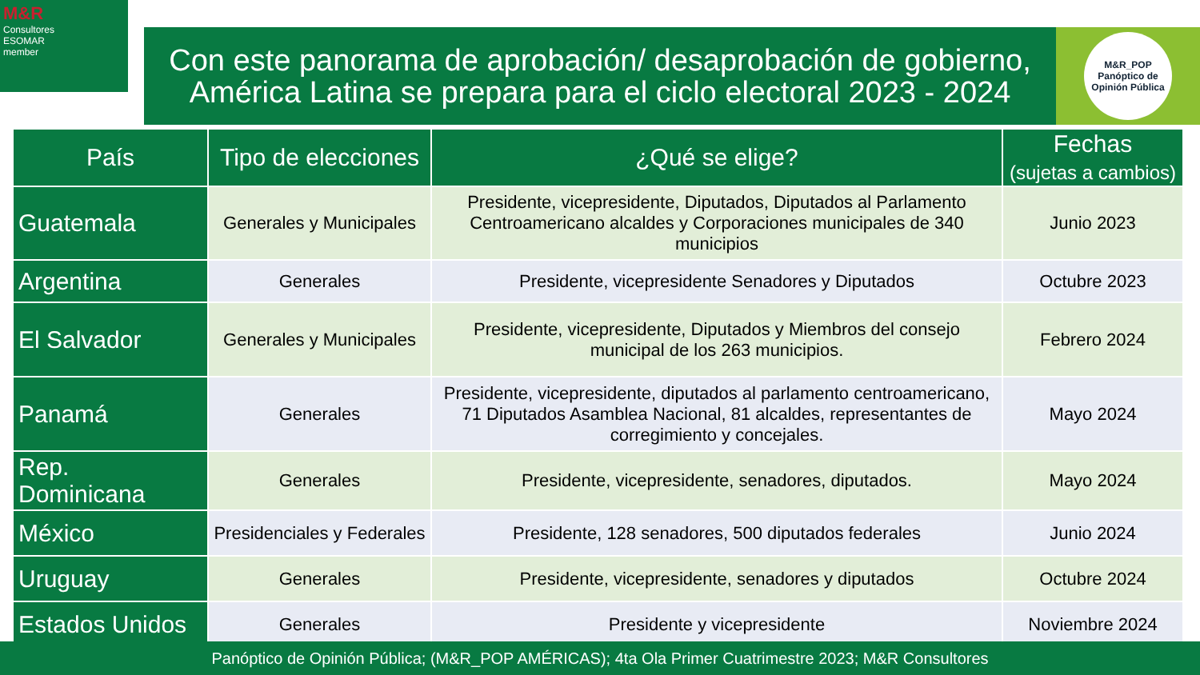M&R
Consultores
ESOMAR
member
Con este panorama de aprobación/ desaprobación de gobierno,
América Latina se prepara para el ciclo electoral 2023 - 2024
M&R_POP
Panóptico de Opinión Pública
| País | Tipo de elecciones | ¿Qué se elige? | Fechas (sujetas a cambios) |
| --- | --- | --- | --- |
| Guatemala | Generales y Municipales | Presidente, vicepresidente, Diputados, Diputados al Parlamento Centroamericano alcaldes y Corporaciones municipales de 340 municipios | Junio 2023 |
| Argentina | Generales | Presidente, vicepresidente Senadores y Diputados | Octubre 2023 |
| El Salvador | Generales y Municipales | Presidente, vicepresidente, Diputados y Miembros del consejo municipal de los 263 municipios. | Febrero 2024 |
| Panamá | Generales | Presidente, vicepresidente, diputados al parlamento centroamericano, 71 Diputados Asamblea Nacional, 81 alcaldes, representantes de corregimiento y concejales. | Mayo 2024 |
| Rep. Dominicana | Generales | Presidente, vicepresidente, senadores, diputados. | Mayo 2024 |
| México | Presidenciales y Federales | Presidente, 128 senadores, 500 diputados federales | Junio 2024 |
| Uruguay | Generales | Presidente, vicepresidente, senadores y diputados | Octubre 2024 |
| Estados Unidos | Generales | Presidente y vicepresidente | Noviembre 2024 |
Panóptico de Opinión Pública; (M&R_POP AMÉRICAS); 4ta Ola Primer Cuatrimestre 2023; M&R Consultores